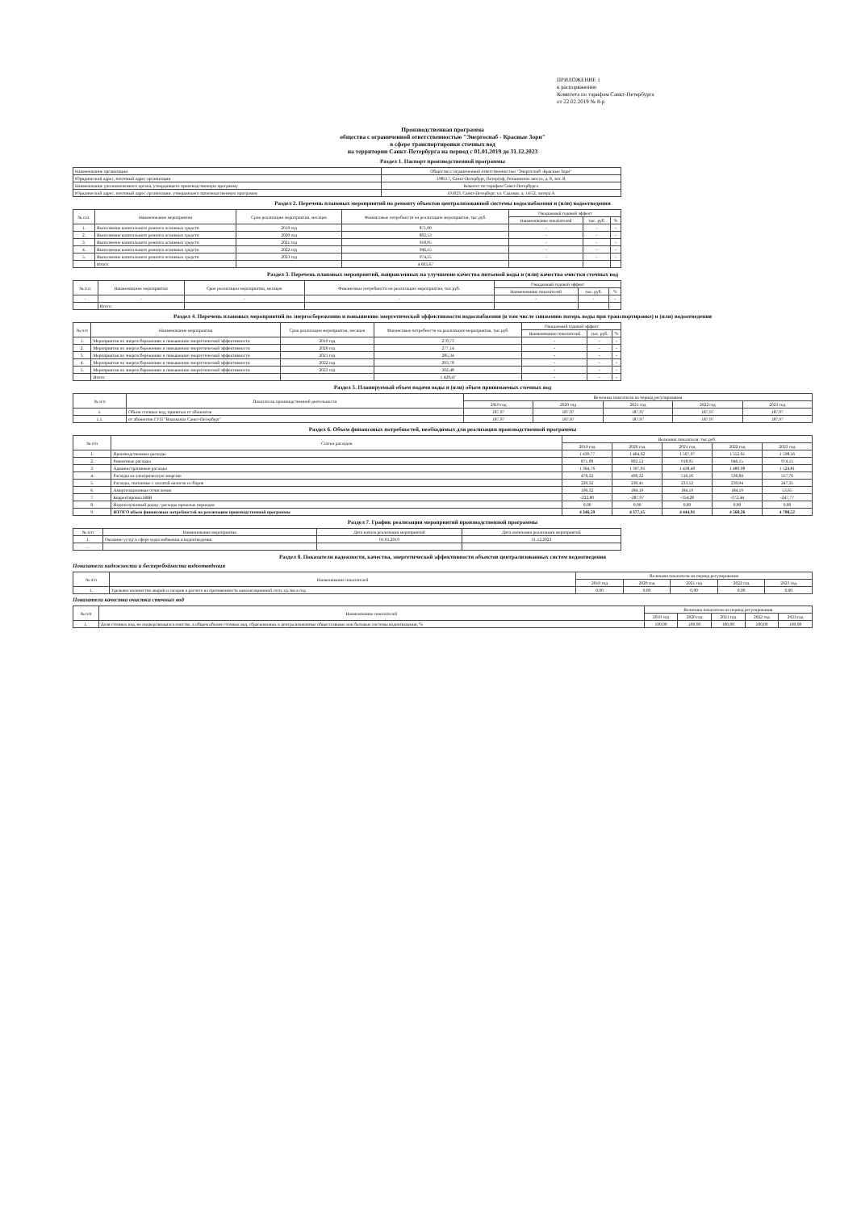ПРИЛОЖЕНИЕ 1
к распоряжению
Комитета по тарифам Санкт-Петербурга
от 22.02.2019 № 8-р
Производственная программа
общества с ограниченной ответственностью "Энергосиаб - Красные Зори"
в сфере транспортировки сточных вод
на территории Санкт-Петербурга на период с 01.01.2019 до 31.12.2023
Раздел 1. Паспорт производственной программы
| Наименование организации | Общество с ограниченной ответственностью "Энергосиаб -Красные Зори" |
| Юридический адрес, почтовый адрес организации | 198517, Санкт-Петербург, Петергоф, Ропшинское шоссе, д. 8, лит. В |
| Наименование уполномоченного органа, утвердившего производственную программу | Комитет по тарифам Санкт-Петербурга |
| Юридический адрес, почтовый адрес организации, утвердившего производственную программу | 191023, Санкт-Петербург, ул. Садовая, д. 14/52, литера А |
Раздел 2. Перечень плановых мероприятий по ремонту объектов централизованной системы водоснабжения и (или) водоотведения
| № п.п. | Наименование мероприятия | Срок реализации мероприятия, месяцев | Финансовые потребности на реализацию мероприятия, тыс.руб. | Ожидаемый годовой эффект | | |
| --- | --- | --- | --- | --- | --- | --- |
| | | | | Наименование показателей | тыс. руб. | % |
| 1. | Выполнение капитального ремонта основных средств | 2019 год | 871,90 | - | - | - |
| 2. | Выполнение капитального ремонта основных средств | 2020 год | 892,53 | - | - | - |
| 3. | Выполнение капитального ремонта основных средств | 2021 год | 918,95 | - | - | - |
| 4. | Выполнение капитального ремонта основных средств | 2022 год | 946,15 | - | - | - |
| 5. | Выполнение капитального ремонта основных средств | 2023 год | 974,15 | - | - | - |
| | Итого: | | 4 603,67 | | | |
Раздел 3. Перечень плановых мероприятий, направленных на улучшение качества питьевой воды и (или) качества очистки сточных вод
| № п.п. | Наименование мероприятия | Срок реализации мероприятия, месяцев | Финансовые потребности на реализацию мероприятия, тыс.руб. | Ожидаемый годовой эффект | | |
| --- | --- | --- | --- | --- | --- | --- |
| | | | | Наименование показателей | тыс. руб. | % |
| - | - | - | - | - | - | - |
| | Итого: | | | | | |
Раздел 4. Перечень плановых мероприятий по энергосбережению и повышению энергетической эффективности водоснабжения (в том числе снижению потерь воды при транспортировке) и (или) водоотведения
| № п/п | Наименование мероприятия | Срок реализации мероприятия, месяцев | Финансовые потребности на реализацию мероприятия, тыс.руб. | Ожидаемый годовой эффект | | |
| --- | --- | --- | --- | --- | --- | --- |
| | | | | Наименование показателей | тыс. руб. | % |
| 1. | Мероприятия по энергосбережению и повышению энергетической эффективности | 2019 год | 270,73 | - | - | - |
| 2. | Мероприятия по энергосбережению и повышению энергетической эффективности | 2020 год | 277,14 | - | - | - |
| 3. | Мероприятия по энергосбережению и повышению энергетической эффективности | 2021 год | 285,34 | - | - | - |
| 4. | Мероприятия по энергосбережению и повышению энергетической эффективности | 2022 год | 293,78 | - | - | - |
| 5. | Мероприятия по энергосбережению и повышению энергетической эффективности | 2023 год | 302,48 | - | - | - |
| | Итого: | | 1 429,47 | - | - | - |
Раздел 5. Планируемый объем подачи воды и (или) объем принимаемых сточных вод
| № п/п | Показатели производственной деятельности | Величина показателя на период регулирования | | | | |
| --- | --- | --- | --- | --- | --- | --- |
| | | 2019 год | 2020 год | 2021 год | 2022 год | 2023 год |
| 1. | Объем сточных вод, принятых от абонентов | 187,97 | 187,97 | 187,97 | 187,97 | 187,97 |
| 1.1. | от абонентов ГУП "Водоканал Санкт-Петербург" | 187,97 | 187,97 | 187,97 | 187,97 | 187,97 |
Раздел 6. Объем финансовых потребностей, необходимых для реализации производственной программы
| № п/п | Статьи расходов | Величина показателя, тыс.руб. | | | | |
| --- | --- | --- | --- | --- | --- | --- |
| | | 2019 год | 2020 год | 2021 год | 2022 год | 2023 год |
| 1. | Производственные расходы | 1 430,77 | 1 464,62 | 1 507,97 | 1 552,61 | 1 598,56 |
| 2. | Ремонтные расходы | 871,90 | 892,53 | 918,95 | 946,15 | 974,15 |
| 3. | Административные расходы | 1 364,76 | 1 397,05 | 1 438,40 | 1 480,98 | 1 524,81 |
| 4. | Расходы на электрическую энергию | 476,32 | 496,32 | 516,16 | 536,84 | 557,76 |
| 5. | Расходы, связанные с оплатой налогов и сборов | 229,32 | 230,41 | 233,52 | 239,94 | 247,35 |
| 6. | Амортизационные отчисления | 196,32 | 184,19 | 184,19 | 184,19 | 53,65 |
| 7. | Корректировка НВВ | -222,80 | -287,97 | -354,28 | -372,44 | -247,77 |
| 8. | Недополученный доход / расходы прошлых периодов | 0,00 | 0,00 | 0,00 | 0,00 | 0,00 |
| 9. | ИТОГО объем финансовых потребностей на реализацию производственной программы | 4 346,59 | 4 377,15 | 4 444,91 | 4 568,26 | 4 708,52 |
Раздел 7. График реализации мероприятий производственной программы
| № п/п | Наименование мероприятия | Дата начала реализации мероприятий | Дата окончания реализации мероприятий |
| --- | --- | --- | --- |
| 1. | Оказание услуг в сфере водоснабжения и водоотведения | 01.01.2019 | 31.12.2023 |
| ... | | | |
Раздел 8. Показатели надежности, качества, энергетической эффективности объектов централизованных систем водоотведения
Показатели надежности и бесперебойности водоотведения
| № п/п | Наименование показателей | Величина показателя на период регулирования | | | | |
| --- | --- | --- | --- | --- | --- | --- |
| | | 2019 год | 2020 год | 2021 год | 2022 год | 2023 год |
| 1. | Удельное количество аварий и засоров в расчете на протяженность канализационной сети, ед./км в год | 0,00 | 0,00 | 0,00 | 0,00 | 0,00 |
Показатели качества очистки сточных вод
| № п/п | Наименование показателей | Величина показателя на период регулирования | | | | |
| --- | --- | --- | --- | --- | --- | --- |
| | | 2019 год | 2020 год | 2021 год | 2022 год | 2023 год |
| 1. | Доля сточных вод, не подвергающихся очистке, в общем объеме сточных вод, сбрасываемых в централизованные общесплавные или бытовые системы водоотведения, % | 100,00 | 100,00 | 100,00 | 100,00 | 100,00 |